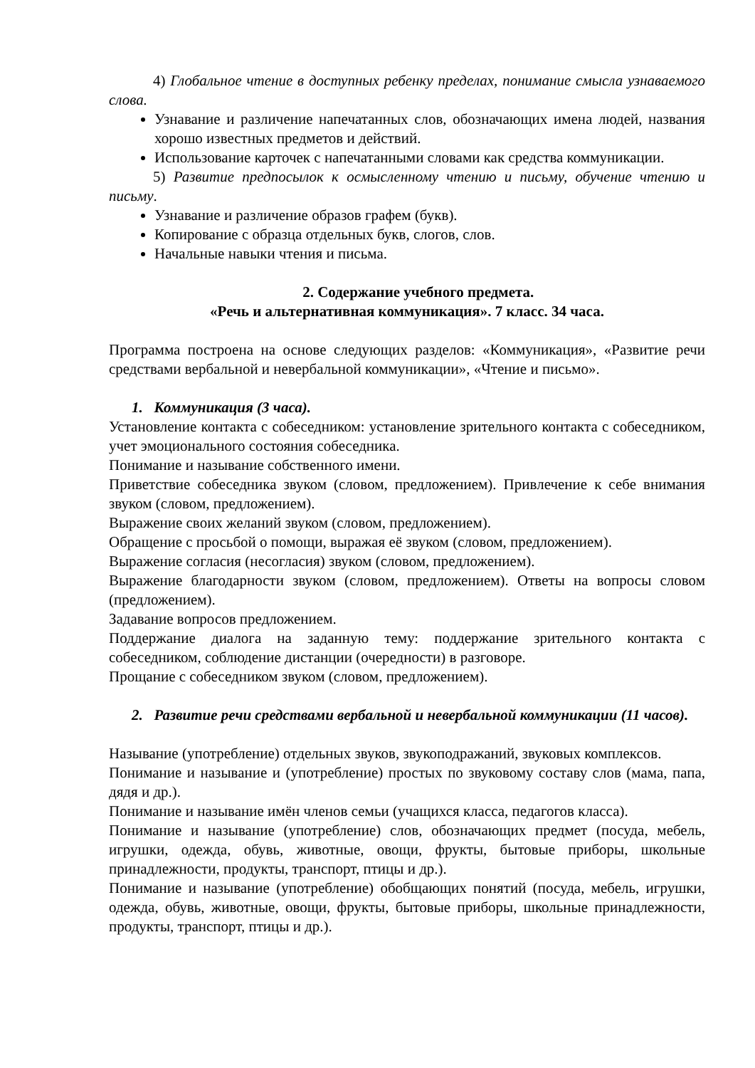4) Глобальное чтение в доступных ребенку пределах, понимание смысла узнаваемого слова.
Узнавание и различение напечатанных слов, обозначающих имена людей, названия хорошо известных предметов и действий.
Использование карточек с напечатанными словами как средства коммуникации.
5) Развитие предпосылок к осмысленному чтению и письму, обучение чтению и письму.
Узнавание и различение образов графем (букв).
Копирование с образца отдельных букв, слогов, слов.
Начальные навыки чтения и письма.
2. Содержание учебного предмета.
«Речь и альтернативная коммуникация». 7 класс. 34 часа.
Программа построена на основе следующих разделов: «Коммуникация», «Развитие речи средствами вербальной и невербальной коммуникации», «Чтение и письмо».
1. Коммуникация (3 часа).
Установление контакта с собеседником: установление зрительного контакта с собеседником, учет эмоционального состояния собеседника.
Понимание и называние собственного имени.
Приветствие собеседника звуком (словом, предложением). Привлечение к себе внимания звуком (словом, предложением).
Выражение своих желаний звуком (словом, предложением).
Обращение с просьбой о помощи, выражая её звуком (словом, предложением).
Выражение согласия (несогласия) звуком (словом, предложением).
Выражение благодарности звуком (словом, предложением). Ответы на вопросы словом (предложением).
Задавание вопросов предложением.
Поддержание диалога на заданную тему: поддержание зрительного контакта с собеседником, соблюдение дистанции (очередности) в разговоре.
Прощание с собеседником звуком (словом, предложением).
2. Развитие речи средствами вербальной и невербальной коммуникации (11 часов).
Называние (употребление) отдельных звуков, звукоподражаний, звуковых комплексов.
Понимание и называние и (употребление) простых по звуковому составу слов (мама, папа, дядя и др.).
Понимание и называние имён членов семьи (учащихся класса, педагогов класса).
Понимание и называние (употребление) слов, обозначающих предмет (посуда, мебель, игрушки, одежда, обувь, животные, овощи, фрукты, бытовые приборы, школьные принадлежности, продукты, транспорт, птицы и др.).
Понимание и называние (употребление) обобщающих понятий (посуда, мебель, игрушки, одежда, обувь, животные, овощи, фрукты, бытовые приборы, школьные принадлежности, продукты, транспорт, птицы и др.).